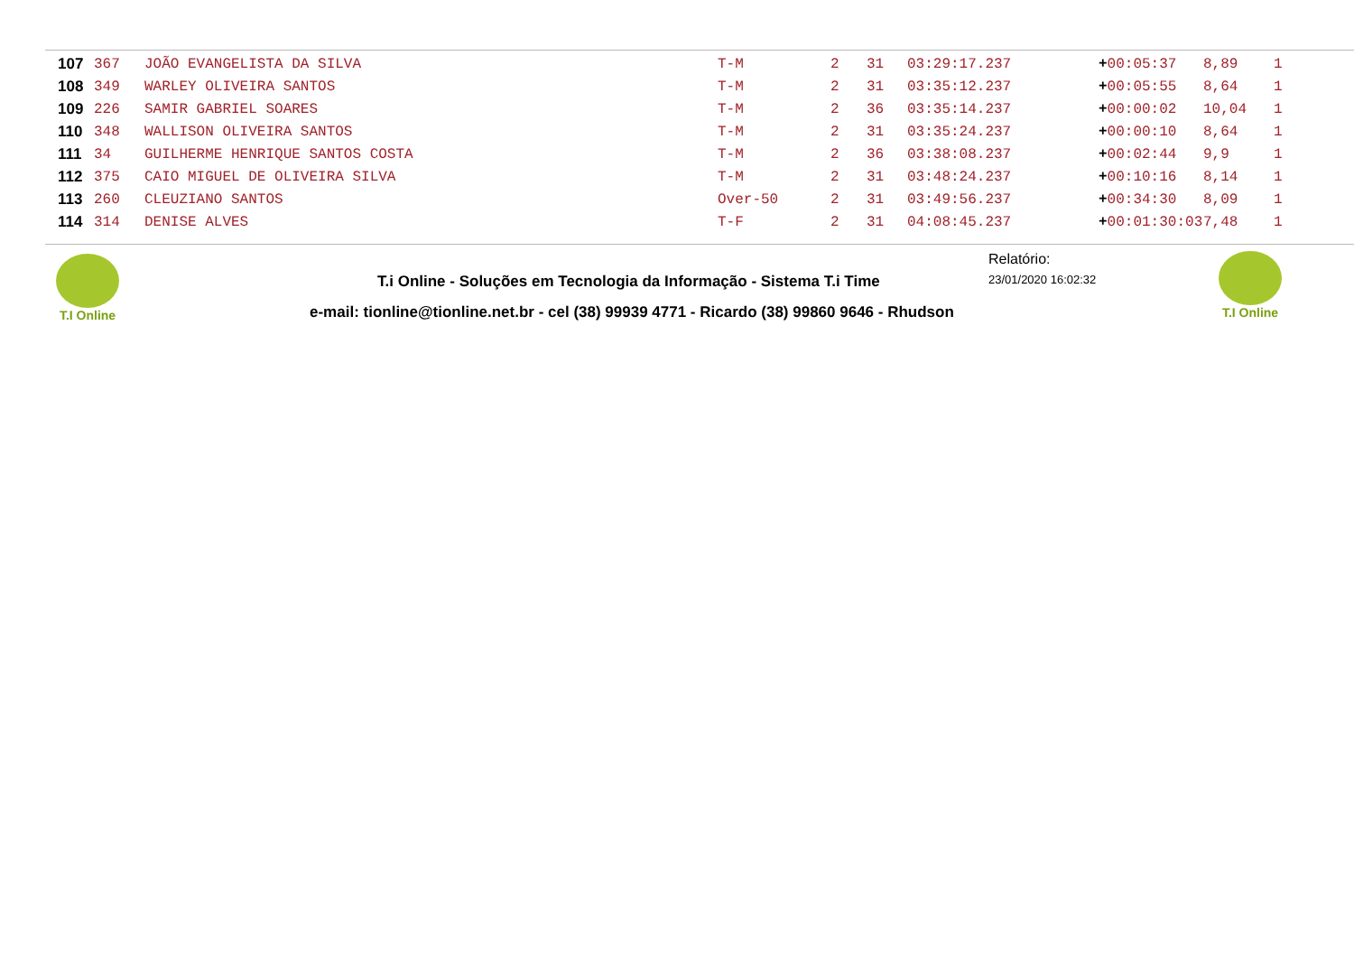| 107 | 367 | JOÃO EVANGELISTA DA SILVA | T-M | 2 | 31 | 03:29:17.237 | + 00:05:37 | 8,89 | 1 |
| 108 | 349 | WARLEY OLIVEIRA SANTOS | T-M | 2 | 31 | 03:35:12.237 | + 00:05:55 | 8,64 | 1 |
| 109 | 226 | SAMIR GABRIEL SOARES | T-M | 2 | 36 | 03:35:14.237 | + 00:00:02 | 10,04 | 1 |
| 110 | 348 | WALLISON OLIVEIRA SANTOS | T-M | 2 | 31 | 03:35:24.237 | + 00:00:10 | 8,64 | 1 |
| 111 | 34 | GUILHERME HENRIQUE SANTOS COSTA | T-M | 2 | 36 | 03:38:08.237 | + 00:02:44 | 9,9 | 1 |
| 112 | 375 | CAIO MIGUEL DE OLIVEIRA SILVA | T-M | 2 | 31 | 03:48:24.237 | + 00:10:16 | 8,14 | 1 |
| 113 | 260 | CLEUZIANO SANTOS | Over-50 | 2 | 31 | 03:49:56.237 | + 00:34:30 | 8,09 | 1 |
| 114 | 314 | DENISE ALVES | T-F | 2 | 31 | 04:08:45.237 | + 00:01:30:03 | 7,48 | 1 |
T.I Online
Relatório:
T.i Online - Soluções em Tecnologia da Informação - Sistema T.i Time
23/01/2020 16:02:32
T.I Online
e-mail: tionline@tionline.net.br - cel (38) 99939 4771 - Ricardo (38) 99860 9646 - Rhudson